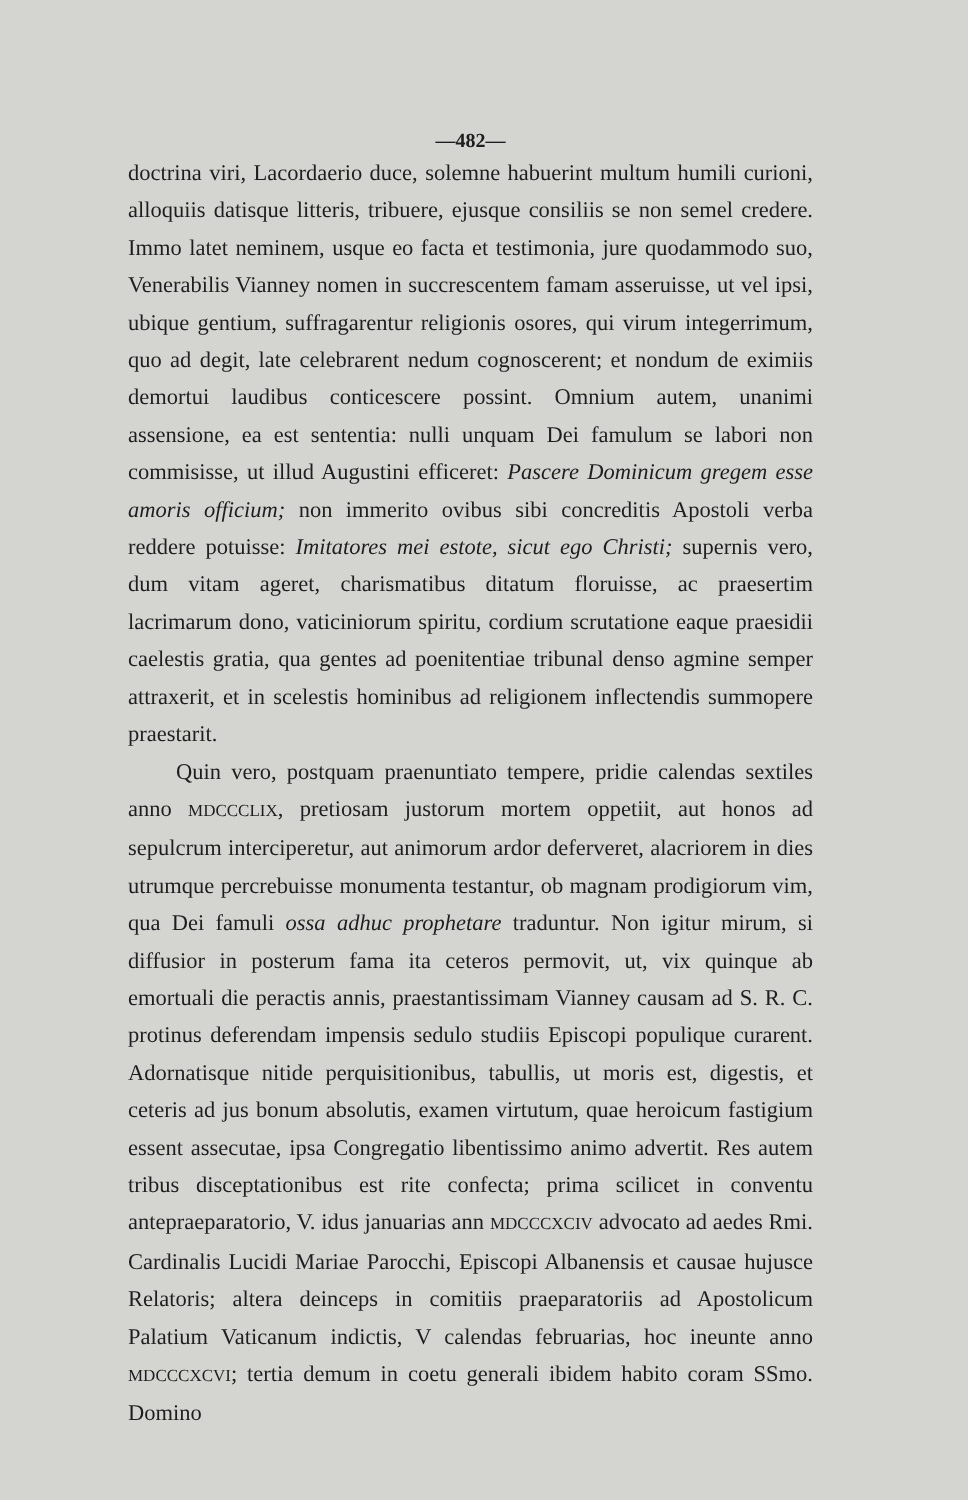—482—
doctrina viri, Lacordaerio duce, solemne habuerint multum humili curioni, alloquiis datisque litteris, tribuere, ejusque consiliis se non semel credere. Immo latet neminem, usque eo facta et testimonia, jure quodammodo suo, Venerabilis Vianney nomen in succrescentem famam asseruisse, ut vel ipsi, ubique gentium, suffragarentur religionis osores, qui virum integerrimum, quo ad degit, late celebrarent nedum cognoscerent; et nondum de eximiis demortui laudibus conticescere possint. Omnium autem, unanimi assensione, ea est sententia: nulli unquam Dei famulum se labori non commisisse, ut illud Augustini efficeret: Pascere Dominicum gregem esse amoris officium; non immerito ovibus sibi concreditis Apostoli verba reddere potuisse: Imitatores mei estote, sicut ego Christi; supernis vero, dum vitam ageret, charismatibus ditatum floruisse, ac praesertim lacrimarum dono, vaticiniorum spiritu, cordium scrutatione eaque praesidii caelestis gratia, qua gentes ad poenitentiae tribunal denso agmine semper attraxerit, et in scelestis hominibus ad religionem inflectendis summopere praestarit.
Quin vero, postquam praenuntiato tempere, pridie calendas sextiles anno MDCCCLIX, pretiosam justorum mortem oppetiit, aut honos ad sepulcrum interciperetur, aut animorum ardor deferveret, alacriorem in dies utrumque percrebuisse monumenta testantur, ob magnam prodigiorum vim, qua Dei famuli ossa adhuc prophetare traduntur. Non igitur mirum, si diffusior in posterum fama ita ceteros permovit, ut, vix quinque ab emortuali die peractis annis, praestantissimam Vianney causam ad S. R. C. protinus deferendam impensis sedulo studiis Episcopi populique curarent. Adornatisque nitide perquisitionibus, tabullis, ut moris est, digestis, et ceteris ad jus bonum absolutis, examen virtutum, quae heroicum fastigium essent assecutae, ipsa Congregatio libentissimo animo advertit. Res autem tribus disceptationibus est rite confecta; prima scilicet in conventu antepraeparatorio, V. idus januarias ann MDCCCXCIV advocato ad aedes Rmi. Cardinalis Lucidi Mariae Parocchi, Episcopi Albanensis et causae hujusce Relatoris; altera deinceps in comitiis praeparatoriis ad Apostolicum Palatium Vaticanum indictis, V calendas februarias, hoc ineunte anno MDCCCXCVI; tertia demum in coetu generali ibidem habito coram SSmo. Domino